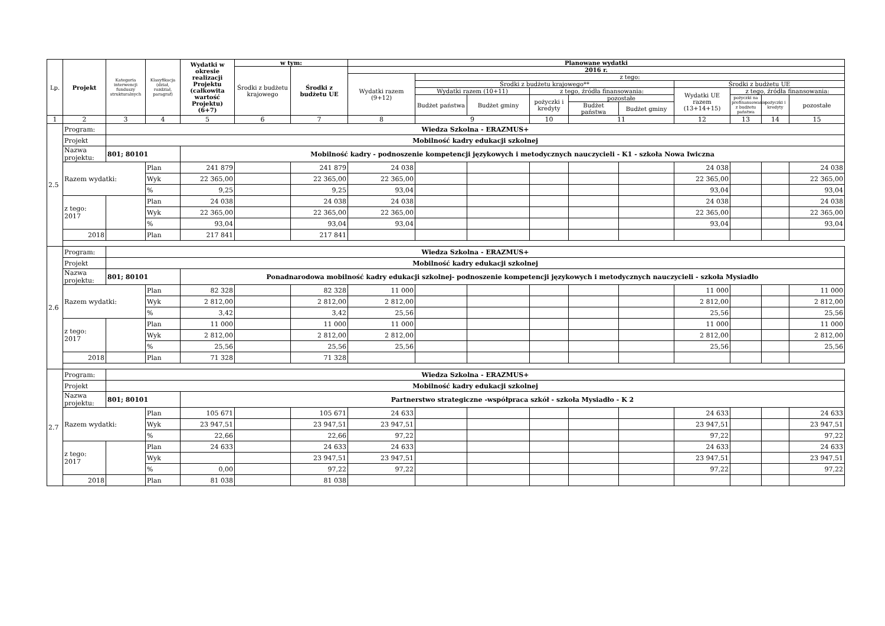| Lp. | Projekt | Kategoria interwencji funduszy strukturalnych | Klasyfikacja (dział, rozdział, paragraf) | Wydatki w okresie realizacji Projektu (całkowita wartość Projektu) (6+7) | w tym: | | Planowane wydatki | | | | | | | | | |
| --- | --- | --- | --- | --- | --- | --- | --- | --- | --- | --- | --- | --- | --- | --- | --- | --- |
| | | | | | Środki z budżetu krajowego | Środki z budżetu UE | 2016 r. | | | | | | | | | |
| | | | | | | | Wydatki razem (9+12) | z tego: | | | | | | | | |
| | | | | | | | | Środki z budżetu krajowego** | | | | | Środki z budżetu UE | | | |
| | | | | | | | | Wydatki razem (10+11) | | z tego, źródła finansowania: | | | Wydatki UE razem (13+14+15) | z tego, źródła finansowania: | | |
| | | | | | | | | Budżet państwa | Budżet gminy | pożyczki i kredyty | pozostałe | | | pożyczki na prefinansowanie z budżetu państwa | pożyczki i kredyty | pozostałe |
| | | | | | | | | | | | Budżet państwa | Budżet gminy | | | | |
| 1 | 2 | 3 | 4 | 5 | 6 | 7 | 8 | 9 | | 10 | 11 | | 12 | 13 | 14 | 15 |
| 2.5 | Program: | Wiedza Szkolna - ERAZMUS+ | | | | | | | | | | | | | | |
| | Projekt | Mobilność kadry edukacji szkolnej | | | | | | | | | | | | | | |
| | Nazwa projektu: | 801; 80101 | | Mobilność kadry - podnoszenie kompetencji językowych i metodycznych nauczycieli - K1 - szkoła Nowa Iwiczna | | | | | | | | | | | | |
| | Razem wydatki: | | Plan | 241 879 | | 241 879 | 24 038 | | | | | | 24 038 | | | 24 038 |
| | | | Wyk | 22 365,00 | | 22 365,00 | 22 365,00 | | | | | | 22 365,00 | | | 22 365,00 |
| | | | % | 9,25 | | 9,25 | 93,04 | | | | | | 93,04 | | | 93,04 |
| | z tego: 2017 | | Plan | 24 038 | | 24 038 | 24 038 | | | | | | 24 038 | | | 24 038 |
| | | | Wyk | 22 365,00 | | 22 365,00 | 22 365,00 | | | | | | 22 365,00 | | | 22 365,00 |
| | | | % | 93,04 | | 93,04 | 93,04 | | | | | | 93,04 | | | 93,04 |
| | 2018 | | Plan | 217 841 | | 217 841 | | | | | | | | | | |
| 2.6 | Program: | Wiedza Szkolna - ERAZMUS+ | | | | | | | | | | | | | | |
| | Projekt | Mobilność kadry edukacji szkolnej | | | | | | | | | | | | | | |
| | Nazwa projektu: | 801; 80101 | | Ponadnarodowa mobilność kadry edukacji szkolnej- podnoszenie kompetencji językowych i metodycznych nauczycieli - szkoła Mysiadło | | | | | | | | | | | | |
| | Razem wydatki: | | Plan | 82 328 | | 82 328 | 11 000 | | | | | | 11 000 | | | 11 000 |
| | | | Wyk | 2 812,00 | | 2 812,00 | 2 812,00 | | | | | | 2 812,00 | | | 2 812,00 |
| | | | % | 3,42 | | 3,42 | 25,56 | | | | | | 25,56 | | | 25,56 |
| | z tego: 2017 | | Plan | 11 000 | | 11 000 | 11 000 | | | | | | 11 000 | | | 11 000 |
| | | | Wyk | 2 812,00 | | 2 812,00 | 2 812,00 | | | | | | 2 812,00 | | | 2 812,00 |
| | | | % | 25,56 | | 25,56 | 25,56 | | | | | | 25,56 | | | 25,56 |
| | 2018 | | Plan | 71 328 | | 71 328 | | | | | | | | | | |
| 2.7 | Program: | Wiedza Szkolna - ERAZMUS+ | | | | | | | | | | | | | | |
| | Projekt | Mobilność kadry edukacji szkolnej | | | | | | | | | | | | | | |
| | Nazwa projektu: | 801; 80101 | | Partnerstwo strategiczne -współpraca szkół - szkoła Mysiadło - K 2 | | | | | | | | | | | | |
| | Razem wydatki: | | Plan | 105 671 | | 105 671 | 24 633 | | | | | | 24 633 | | | 24 633 |
| | | | Wyk | 23 947,51 | | 23 947,51 | 23 947,51 | | | | | | 23 947,51 | | | 23 947,51 |
| | | | % | 22,66 | | 22,66 | 97,22 | | | | | | 97,22 | | | 97,22 |
| | z tego: 2017 | | Plan | 24 633 | | 24 633 | 24 633 | | | | | | 24 633 | | | 24 633 |
| | | | Wyk | | | 23 947,51 | 23 947,51 | | | | | | 23 947,51 | | | 23 947,51 |
| | | | % | 0,00 | | 97,22 | 97,22 | | | | | | 97,22 | | | 97,22 |
| | 2018 | | Plan | 81 038 | | 81 038 | | | | | | | | | | |